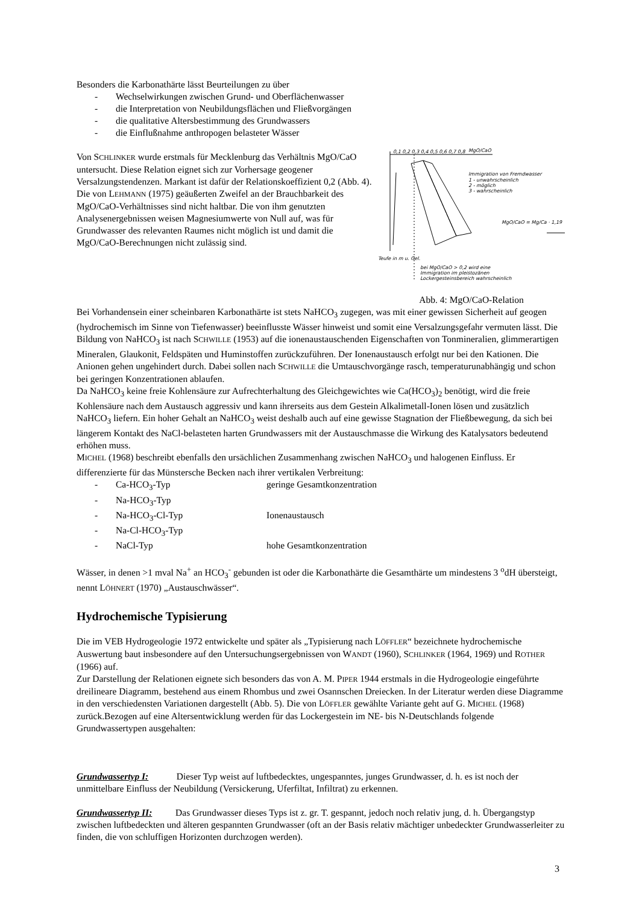Besonders die Karbonathärte lässt Beurteilungen zu über
- Wechselwirkungen zwischen Grund- und Oberflächenwasser
- die Interpretation von Neubildungsflächen und Fließvorgängen
- die qualitative Altersbestimmung des Grundwassers
- die Einflußnahme anthropogen belasteter Wässer
0,1 0,2 0,3 0,4 0,5 0,6 0,7 0,8
MgO/CaO
Immigration von Fremdwasser
1 - unwahrscheinlich
2 - möglich
3 - wahrscheinlich
MgO/CaO = Mg/Ca · 1,19
Teufe in m u. Gel.
bei MgO/CaO > 0,2 wird eine
Immigration im pleistozänen
Lockergesteinsbereich wahrscheinlich
Abb. 4: MgO/CaO-Relation
Von SCHLINKER wurde erstmals für Mecklenburg das Verhältnis MgO/CaO untersucht. Diese Relation eignet sich zur Vorhersage geogener Versalzungstendenzen. Markant ist dafür der Relationskoeffizient 0,2 (Abb. 4). Die von LEHMANN (1975) geäußerten Zweifel an der Brauchbarkeit des MgO/CaO-Verhältnisses sind nicht haltbar. Die von ihm genutzten Analysenergebnissen weisen Magnesiumwerte von Null auf, was für Grundwasser des relevanten Raumes nicht möglich ist und damit die MgO/CaO-Berechnungen nicht zulässig sind.
Bei Vorhandensein einer scheinbaren Karbonathärte ist stets NaHCO<sub>3</sub> zugegen, was mit einer gewissen Sicherheit auf geogen (hydrochemisch im Sinne von Tiefenwasser) beeinflusste Wässer hinweist und somit eine Versalzungsgefahr vermuten lässt. Die Bildung von NaHCO<sub>3</sub> ist nach SCHWILLE (1953) auf die ionenaustauschenden Eigenschaften von Tonmineralien, glimmerartigen Mineralen, Glaukonit, Feldspäten und Huminstoffen zurückzuführen. Der Ionenaustausch erfolgt nur bei den Kationen. Die Anionen gehen ungehindert durch. Dabei sollen nach SCHWILLE die Umtauschvorgänge rasch, temperaturunabhängig und schon bei geringen Konzentrationen ablaufen.
Da NaHCO<sub>3</sub> keine freie Kohlensäure zur Aufrechterhaltung des Gleichgewichtes wie Ca(HCO<sub>3</sub>)<sub>2</sub> benötigt, wird die freie Kohlensäure nach dem Austausch aggressiv und kann ihrerseits aus dem Gestein Alkalimetall-Ionen lösen und zusätzlich NaHCO<sub>3</sub> liefern. Ein hoher Gehalt an NaHCO<sub>3</sub> weist deshalb auch auf eine gewisse Stagnation der Fließbewegung, da sich bei längerem Kontakt des NaCl-belasteten harten Grundwassers mit der Austauschmasse die Wirkung des Katalysators bedeutend erhöhen muss.
MICHEL (1968) beschreibt ebenfalls den ursächlichen Zusammenhang zwischen NaHCO<sub>3</sub> und halogenen Einfluss. Er differenzierte für das Münstersche Becken nach ihrer vertikalen Verbreitung:
- Ca-HCO<sub>3</sub>-Typ geringe Gesamtkonzentration
- Na-HCO<sub>3</sub>-Typ
- Na-HCO<sub>3</sub>-Cl-Typ Ionenaustausch
- Na-Cl-HCO<sub>3</sub>-Typ
- NaCl-Typ hohe Gesamtkonzentration
Wässer, in denen >1 mval Na<sup>+</sup> an HCO<sub>3</sub><sup>-</sup> gebunden ist oder die Karbonathärte die Gesamthärte um mindestens 3 <sup>o</sup>dH übersteigt, nennt LÖHNERT (1970) „Austauschwässer“.
Hydrochemische Typisierung
Die im VEB Hydrogeologie 1972 entwickelte und später als „Typisierung nach LÖFFLER“ bezeichnete hydrochemische Auswertung baut insbesondere auf den Untersuchungsergebnissen von WANDT (1960), SCHLINKER (1964, 1969) und ROTHER (1966) auf.
Zur Darstellung der Relationen eignete sich besonders das von A. M. PIPER 1944 erstmals in die Hydrogeologie eingeführte dreilineare Diagramm, bestehend aus einem Rhombus und zwei Osannschen Dreiecken. In der Literatur werden diese Diagramme in den verschiedensten Variationen dargestellt (Abb. 5). Die von LÖFFLER gewählte Variante geht auf G. MICHEL (1968) zurück.Bezogen auf eine Altersentwicklung werden für das Lockergestein im NE- bis N-Deutschlands folgende Grundwassertypen ausgehalten:
Grundwassertyp I: Dieser Typ weist auf luftbedecktes, ungespanntes, junges Grundwasser, d. h. es ist noch der unmittelbare Einfluss der Neubildung (Versickerung, Uferfiltat, Infiltrat) zu erkennen.
Grundwassertyp II: Das Grundwasser dieses Typs ist z. gr. T. gespannt, jedoch noch relativ jung, d. h. Übergangstyp zwischen luftbedeckten und älteren gespannten Grundwasser (oft an der Basis relativ mächtiger unbedeckter Grundwasserleiter zu finden, die von schluffigen Horizonten durchzogen werden).
3